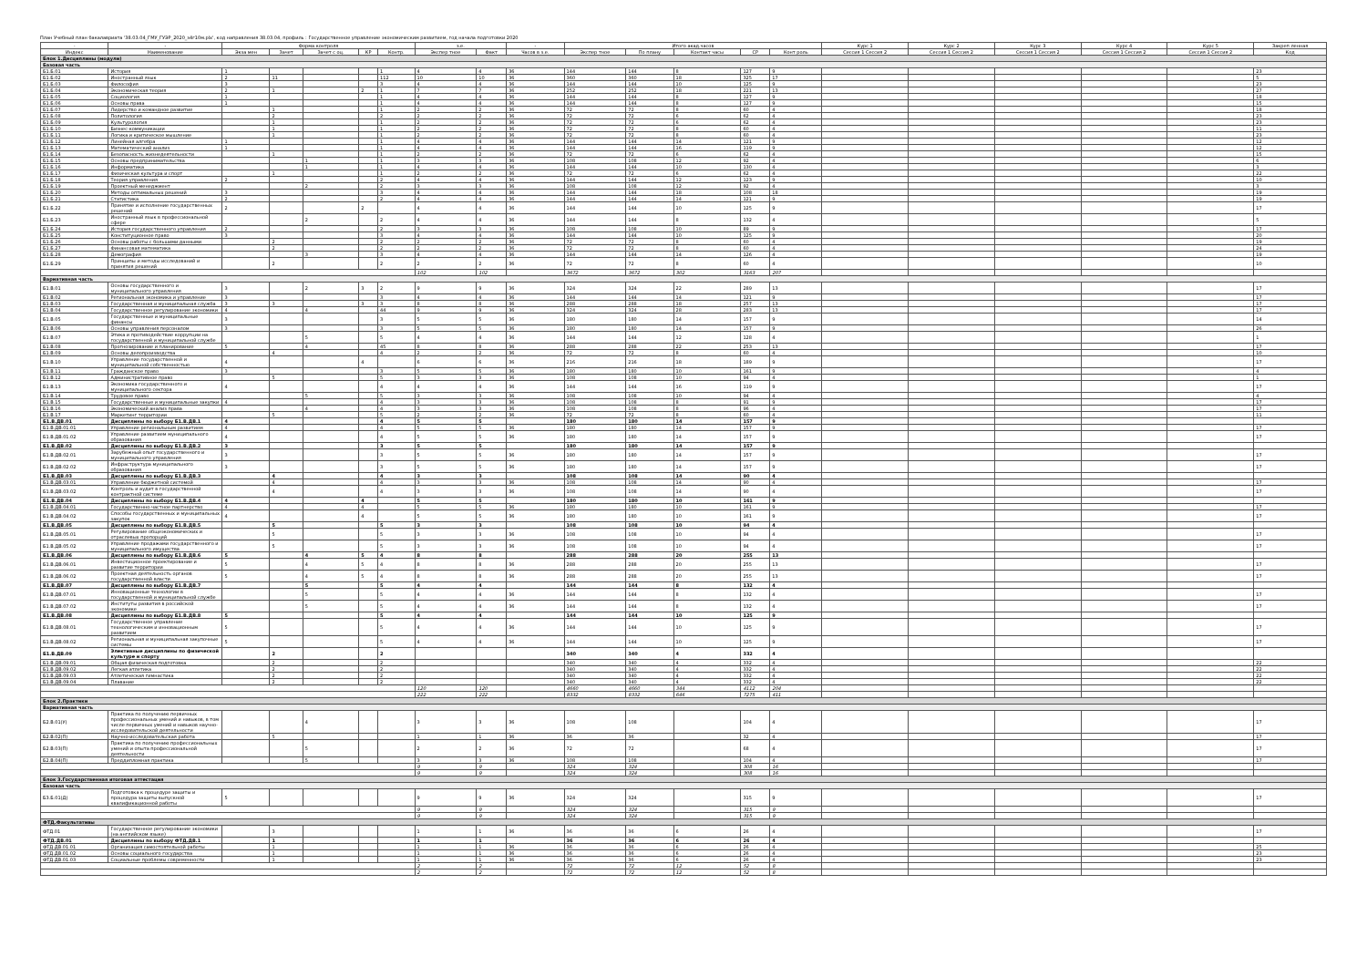План Учебный план бакалавриата '38.03.04_ГМУ_ГУЭР_2020_з4г10м.plx', код направления 38.03.04, профиль : Государственное управление экономическим развитием, год начала подготовки 2020
| - | - | Форма контроля | | | | | з.е. | | - | Итого акад.часов | | | | | Курс 1 | Курс 2 | Курс 3 | Курс 4 | Курс 5 | Закреп ленная |
| --- | --- | --- | --- | --- | --- | --- | --- | --- | --- | --- | --- | --- | --- | --- | --- | --- | --- | --- | --- | --- |
| Индекс | Наименование | Экза мен | Зачет | Зачет с оц. | КР | Контр. | Экспер тное | Факт | Часов в з.е. | Экспер тное | По плану | Контакт часы | СР | Конт роль | Сессия 1 Сессия 2 | Сессия 1 Сессия 2 | Сессия 1 Сессия 2 | Сессия 1 Сессия 2 | Сессия 1 Сессия 2 | Код |
| Блок 1.Дисциплины (модули) | | | | | | | | | | | | | | | | | | | | |
| Базовая часть | | | | | | | | | | | | | | | | | | | | |
| Б1.Б.01 | История | 1 | | | | 1 | 4 | 4 | 36 | 144 | 144 | 8 | 127 | 9 | | | | | | 23 |
| Б1.Б.02 | Иностранный язык | 2 | 11 | | | 112 | 10 | 10 | 36 | 360 | 360 | 18 | 325 | 17 | | | | | | 5 |
| Б1.Б.03 | Философия | 3 | | | | 3 | 4 | 4 | 36 | 144 | 144 | 10 | 125 | 9 | | | | | | 23 |
| Б1.Б.04 | Экономическая теория | 2 | 1 | | 2 | 1 | 7 | 7 | 36 | 252 | 252 | 18 | 221 | 13 | | | | | | 27 |
| Б1.Б.05 | Социология | 1 | | | | 1 | 4 | 4 | 36 | 144 | 144 | 8 | 127 | 9 | | | | | | 18 |
| Б1.Б.06 | Основы права | 1 | | | | 1 | 4 | 4 | 36 | 144 | 144 | 8 | 127 | 9 | | | | | | 15 |
| Б1.Б.07 | Лидерство и командное развитие | | 1 | | | 1 | 2 | 2 | 36 | 72 | 72 | 8 | 60 | 4 | | | | | | 18 |
| Б1.Б.08 | Политология | | 2 | | | 2 | 2 | 2 | 36 | 72 | 72 | 6 | 62 | 4 | | | | | | 23 |
| Б1.Б.09 | Культурология | | 1 | | | 1 | 2 | 2 | 36 | 72 | 72 | 6 | 62 | 4 | | | | | | 23 |
| Б1.Б.10 | Бизнес-коммуникации | | 1 | | | 1 | 2 | 2 | 36 | 72 | 72 | 8 | 60 | 4 | | | | | | 11 |
| Б1.Б.11 | Логика и критическое мышление | | 1 | | | 1 | 2 | 2 | 36 | 72 | 72 | 8 | 60 | 4 | | | | | | 23 |
| Б1.Б.12 | Линейная алгебра | 1 | | | | 1 | 4 | 4 | 36 | 144 | 144 | 14 | 121 | 9 | | | | | | 12 |
| Б1.Б.13 | Математический анализ | 1 | | | | 1 | 4 | 4 | 36 | 144 | 144 | 16 | 119 | 9 | | | | | | 12 |
| Б1.Б.14 | Безопасность жизнедеятельности | | 1 | | | 1 | 2 | 2 | 36 | 72 | 72 | 6 | 62 | 4 | | | | | | 15 |
| Б1.Б.15 | Основы предпринимательства | | | 1 | | 1 | 3 | 3 | 36 | 108 | 108 | 12 | 92 | 4 | | | | | | 6 |
| Б1.Б.16 | Информатика | | | 1 | | 1 | 4 | 4 | 36 | 144 | 144 | 10 | 130 | 4 | | | | | | 3 |
| Б1.Б.17 | Физическая культура и спорт | | 1 | | | 1 | 2 | 2 | 36 | 72 | 72 | 6 | 62 | 4 | | | | | | 22 |
| Б1.Б.18 | Теория управления | 2 | | | | 2 | 4 | 4 | 36 | 144 | 144 | 12 | 123 | 9 | | | | | | 10 |
| Б1.Б.19 | Проектный менеджмент | | | 2 | | 2 | 3 | 3 | 36 | 108 | 108 | 12 | 92 | 4 | | | | | | 3 |
| Б1.Б.20 | Методы оптимальных решений | 3 | | | | 3 | 4 | 4 | 36 | 144 | 144 | 18 | 108 | 18 | | | | | | 19 |
| Б1.Б.21 | Статистика | 2 | | | | 2 | 4 | 4 | 36 | 144 | 144 | 14 | 121 | 9 | | | | | | 19 |
| Б1.Б.22 | Принятие и исполнение государственных решений | 2 | | | 2 | | 4 | 4 | 36 | 144 | 144 | 10 | 125 | 9 | | | | | | 17 |
| Б1.Б.23 | Иностранный язык в профессиональной сфере | | | 2 | | 2 | 4 | 4 | 36 | 144 | 144 | 8 | 132 | 4 | | | | | | 5 |
| Б1.Б.24 | История государственного управления | 2 | | | | 2 | 3 | 3 | 36 | 108 | 108 | 10 | 89 | 9 | | | | | | 17 |
| Б1.Б.25 | Конституционное право | 3 | | | | 3 | 4 | 4 | 36 | 144 | 144 | 10 | 125 | 9 | | | | | | 20 |
| Б1.Б.26 | Основы работы с большими данными | | 2 | | | 2 | 2 | 2 | 36 | 72 | 72 | 8 | 60 | 4 | | | | | | 19 |
| Б1.Б.27 | Финансовая математика | | 2 | | | 2 | 2 | 2 | 36 | 72 | 72 | 8 | 60 | 4 | | | | | | 24 |
| Б1.Б.28 | Демография | | | 3 | | 3 | 4 | 4 | 36 | 144 | 144 | 14 | 126 | 4 | | | | | | 19 |
| Б1.Б.29 | Принципы и методы исследований и принятия решений | | 2 | | | 2 | 2 | 2 | 36 | 72 | 72 | 8 | 60 | 4 | | | | | | 10 |
| | | | | | | | 102 | 102 | | 3672 | 3672 | 302 | 3163 | 207 | | | | | | |
| Вариативная часть | | | | | | | | | | | | | | | | | | | | |
| Б1.В.01 | Основы государственного и муниципального управления | 3 | | 2 | 3 | 2 | 9 | 9 | 36 | 324 | 324 | 22 | 289 | 13 | | | | | | 17 |
| Б1.В.02 | Региональная экономика и управление | 3 | | | | 3 | 4 | 4 | 36 | 144 | 144 | 14 | 121 | 9 | | | | | | 17 |
| Б1.В.03 | Государственная и муниципальная служба | 3 | 3 | | 3 | 3 | 8 | 8 | 36 | 288 | 288 | 18 | 257 | 13 | | | | | | 17 |
| Б1.В.04 | Государственное регулирование экономики | 4 | | 4 | | 44 | 9 | 9 | 36 | 324 | 324 | 28 | 283 | 13 | | | | | | 17 |
| Б1.В.05 | Государственные и муниципальные финансы | 3 | | | | 3 | 5 | 5 | 36 | 180 | 180 | 14 | 157 | 9 | | | | | | 14 |
| Б1.В.06 | Основы управления персоналом | 3 | | | | 3 | 5 | 5 | 36 | 180 | 180 | 14 | 157 | 9 | | | | | | 26 |
| Б1.В.07 | Этика и противодействие коррупции на государственной и муниципальной службе | | | 5 | | 5 | 4 | 4 | 36 | 144 | 144 | 12 | 128 | 4 | | | | | | 1 |
| Б1.В.08 | Прогнозирование и планирование | 5 | | 4 | | 45 | 8 | 8 | 36 | 288 | 288 | 22 | 253 | 13 | | | | | | 17 |
| Б1.В.09 | Основы делопроизводства | | 4 | | | 4 | 2 | 2 | 36 | 72 | 72 | 8 | 60 | 4 | | | | | | 10 |
| Б1.В.10 | Управление государственной и муниципальной собственностью | 4 | | | 4 | | 6 | 6 | 36 | 216 | 216 | 18 | 189 | 9 | | | | | | 17 |
| Б1.В.11 | Гражданское право | 3 | | | | 3 | 5 | 5 | 36 | 180 | 180 | 10 | 161 | 9 | | | | | | 4 |
| Б1.В.12 | Административное право | | 5 | | | 5 | 3 | 3 | 36 | 108 | 108 | 10 | 94 | 4 | | | | | | 1 |
| Б1.В.13 | Экономика государственного и муниципального сектора | 4 | | | | 4 | 4 | 4 | 36 | 144 | 144 | 16 | 119 | 9 | | | | | | 17 |
| Б1.В.14 | Трудовое право | | | 5 | | 5 | 3 | 3 | 36 | 108 | 108 | 10 | 94 | 4 | | | | | | 4 |
| Б1.В.15 | Государственные и муниципальные закупки | 4 | | | | 4 | 3 | 3 | 36 | 108 | 108 | 8 | 91 | 9 | | | | | | 17 |
| Б1.В.16 | Экономический анализ права | | | 4 | | 4 | 3 | 3 | 36 | 108 | 108 | 8 | 96 | 4 | | | | | | 17 |
| Б1.В.17 | Маркетинг территории | | 5 | | | 5 | 2 | 2 | 36 | 72 | 72 | 8 | 60 | 4 | | | | | | 11 |
| Б1.В.ДВ.01 | Дисциплины по выбору Б1.В.ДВ.1 | 4 | | | | 4 | 5 | 5 | | 180 | 180 | 14 | 157 | 9 | | | | | | |
| Б1.В.ДВ.01.01 | Управление региональным развитием | 4 | | | | 4 | 5 | 5 | 36 | 180 | 180 | 14 | 157 | 9 | | | | | | 17 |
| Б1.В.ДВ.01.02 | Управление развитием муниципального образования | 4 | | | | 4 | 5 | 5 | 36 | 180 | 180 | 14 | 157 | 9 | | | | | | 17 |
| Б1.В.ДВ.02 | Дисциплины по выбору Б1.В.ДВ.2 | 3 | | | | 3 | 5 | 5 | | 180 | 180 | 14 | 157 | 9 | | | | | | |
| Б1.В.ДВ.02.01 | Зарубежный опыт государственного и муниципального управления | 3 | | | | 3 | 5 | 5 | 36 | 180 | 180 | 14 | 157 | 9 | | | | | | 17 |
| Б1.В.ДВ.02.02 | Инфраструктура муниципального образования | 3 | | | | 3 | 5 | 5 | 36 | 180 | 180 | 14 | 157 | 9 | | | | | | 17 |
| Б1.В.ДВ.03 | Дисциплины по выбору Б1.В.ДВ.3 | | 4 | | | 4 | 3 | 3 | | 108 | 108 | 14 | 90 | 4 | | | | | | |
| Б1.В.ДВ.03.01 | Управление бюджетной системой | | 4 | | | 4 | 3 | 3 | 36 | 108 | 108 | 14 | 90 | 4 | | | | | | 17 |
| Б1.В.ДВ.03.02 | Контроль и аудит в государственной контрактной системе | | 4 | | | 4 | 3 | 3 | 36 | 108 | 108 | 14 | 90 | 4 | | | | | | 17 |
| Б1.В.ДВ.04 | Дисциплины по выбору Б1.В.ДВ.4 | 4 | | | 4 | | 5 | 5 | | 180 | 180 | 10 | 161 | 9 | | | | | | |
| Б1.В.ДВ.04.01 | Государственно-частное партнерство | 4 | | | 4 | | 5 | 5 | 36 | 180 | 180 | 10 | 161 | 9 | | | | | | 17 |
| Б1.В.ДВ.04.02 | Способы государственных и муниципальных закупок | 4 | | | 4 | | 5 | 5 | 36 | 180 | 180 | 10 | 161 | 9 | | | | | | 17 |
| Б1.В.ДВ.05 | Дисциплины по выбору Б1.В.ДВ.5 | | 5 | | | 5 | 3 | 3 | | 108 | 108 | 10 | 94 | 4 | | | | | | |
| Б1.В.ДВ.05.01 | Регулирование общеэкономических и отраслевых пропорций | | 5 | | | 5 | 3 | 3 | 36 | 108 | 108 | 10 | 94 | 4 | | | | | | 17 |
| Б1.В.ДВ.05.02 | Управление продажами государственного и муниципального имущества | | 5 | | | 5 | 3 | 3 | 36 | 108 | 108 | 10 | 94 | 4 | | | | | | 17 |
| Б1.В.ДВ.06 | Дисциплины по выбору Б1.В.ДВ.6 | 5 | | 4 | 5 | 4 | 8 | 8 | | 288 | 288 | 20 | 255 | 13 | | | | | | |
| Б1.В.ДВ.06.01 | Инвестиционное проектирование и развитие территории | 5 | | 4 | 5 | 4 | 8 | 8 | 36 | 288 | 288 | 20 | 255 | 13 | | | | | | 17 |
| Б1.В.ДВ.06.02 | Проектная деятельность органов государственной власти | 5 | | 4 | 5 | 4 | 8 | 8 | 36 | 288 | 288 | 20 | 255 | 13 | | | | | | 17 |
| Б1.В.ДВ.07 | Дисциплины по выбору Б1.В.ДВ.7 | | | 5 | | 5 | 4 | 4 | | 144 | 144 | 8 | 132 | 4 | | | | | | |
| Б1.В.ДВ.07.01 | Инновационные технологии в государственной и муниципальной службе | | | 5 | | 5 | 4 | 4 | 36 | 144 | 144 | 8 | 132 | 4 | | | | | | 17 |
| Б1.В.ДВ.07.02 | Институты развития в российской экономике | | | 5 | | 5 | 4 | 4 | 36 | 144 | 144 | 8 | 132 | 4 | | | | | | 17 |
| Б1.В.ДВ.08 | Дисциплины по выбору Б1.В.ДВ.8 | 5 | | | | 5 | 4 | 4 | | 144 | 144 | 10 | 125 | 9 | | | | | | |
| Б1.В.ДВ.08.01 | Государственное управление технологическим и инновационным развитием | 5 | | | | 5 | 4 | 4 | 36 | 144 | 144 | 10 | 125 | 9 | | | | | | 17 |
| Б1.В.ДВ.08.02 | Региональная и муниципальная закупочные системы | 5 | | | | 5 | 4 | 4 | 36 | 144 | 144 | 10 | 125 | 9 | | | | | | 17 |
| Б1.В.ДВ.09 | Элективные дисциплины по физической культуре и спорту | | 2 | | | 2 | | | | 340 | 340 | 4 | 332 | 4 | | | | | | |
| Б1.В.ДВ.09.01 | Общая физическая подготовка | | 2 | | | 2 | | | | 340 | 340 | 4 | 332 | 4 | | | | | | 22 |
| Б1.В.ДВ.09.02 | Легкая атлетика | | 2 | | | 2 | | | | 340 | 340 | 4 | 332 | 4 | | | | | | 22 |
| Б1.В.ДВ.09.03 | Атлетическая гимнастика | | 2 | | | 2 | | | | 340 | 340 | 4 | 332 | 4 | | | | | | 22 |
| Б1.В.ДВ.09.04 | Плавание | | 2 | | | 2 | | | | 340 | 340 | 4 | 332 | 4 | | | | | | 22 |
| | | | | | | | 120 | 120 | | 4660 | 4660 | 344 | 4112 | 204 | | | | | | |
| | | | | | | | 222 | 222 | | 8332 | 8332 | 646 | 7275 | 411 | | | | | | |
| Блок 2.Практики | | | | | | | | | | | | | | | | | | | | |
| Вариативная часть | | | | | | | | | | | | | | | | | | | | |
| Б2.В.01(У) | Практика по получению первичных профессиональных умений и навыков, в том числе первичных умений и навыков научно-исследовательской деятельности | | | 4 | | | 3 | 3 | 36 | 108 | 108 | | 104 | 4 | | | | | | 17 |
| Б2.В.02(П) | Научно-исследовательская работа | | 5 | | | | 1 | 1 | 36 | 36 | 36 | | 32 | 4 | | | | | | 17 |
| Б2.В.03(П) | Практика по получению профессиональных умений и опыта профессиональной деятельности | | | 5 | | | 2 | 2 | 36 | 72 | 72 | | 68 | 4 | | | | | | 17 |
| Б2.В.04(П) | Преддипломная практика | | | 5 | | | 3 | 3 | 36 | 108 | 108 | | 104 | 4 | | | | | | 17 |
| | | | | | | | 9 | 9 | | 324 | 324 | | 308 | 16 | | | | | | |
| | | | | | | | 9 | 9 | | 324 | 324 | | 308 | 16 | | | | | | |
| Блок 3.Государственная итоговая аттестация | | | | | | | | | | | | | | | | | | | | |
| Базовая часть | | | | | | | | | | | | | | | | | | | | |
| Б3.Б.01(Д) | Подготовка к процедуре защиты и процедура защиты выпускной квалификационной работы | 5 | | | | | 9 | 9 | 36 | 324 | 324 | | 315 | 9 | | | | | | 17 |
| | | | | | | | 9 | 9 | | 324 | 324 | | 315 | 9 | | | | | | |
| | | | | | | | 9 | 9 | | 324 | 324 | | 315 | 9 | | | | | | |
| ФТД.Факультативы | | | | | | | | | | | | | | | | | | | | |
| ФТД.01 | Государственное регулирование экономики (на английском языке) | | 3 | | | | 1 | 1 | 36 | 36 | 36 | 6 | 26 | 4 | | | | | | 17 |
| ФТД.ДВ.01 | Дисциплины по выбору ФТД.ДВ.1 | | 1 | | | | 1 | 1 | | 36 | 36 | 6 | 26 | 4 | | | | | | |
| ФТД.ДВ.01.01 | Организация самостоятельной работы | | 1 | | | | 1 | 1 | 36 | 36 | 36 | 6 | 26 | 4 | | | | | | 25 |
| ФТД.ДВ.01.02 | Основы социального государства | | 1 | | | | 1 | 1 | 36 | 36 | 36 | 6 | 26 | 4 | | | | | | 23 |
| ФТД.ДВ.01.03 | Социальные проблемы современности | | 1 | | | | 1 | 1 | 36 | 36 | 36 | 6 | 26 | 4 | | | | | | 23 |
| | | | | | | | 2 | 2 | | 72 | 72 | 12 | 52 | 8 | | | | | | |
| | | | | | | | 2 | 2 | | 72 | 72 | 12 | 52 | 8 | | | | | | |